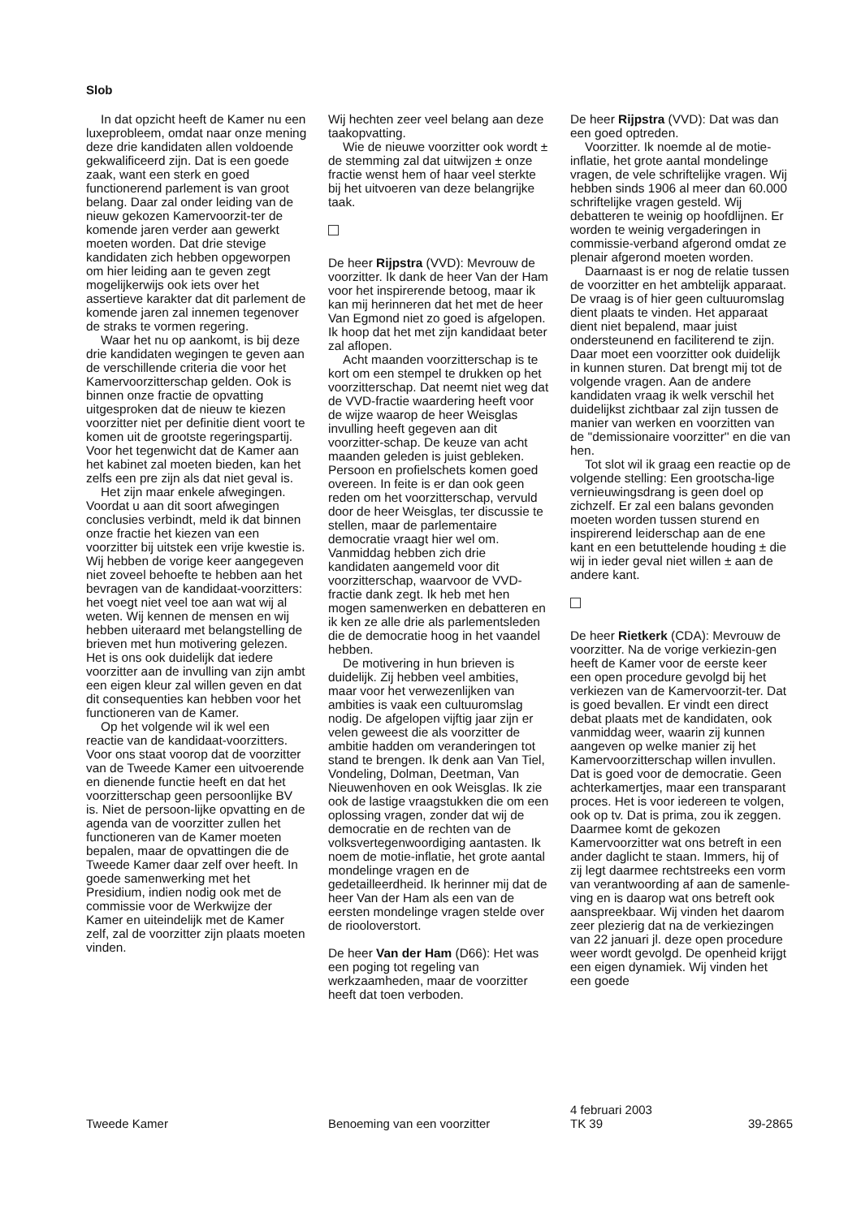Slob
In dat opzicht heeft de Kamer nu een luxeprobleem, omdat naar onze mening deze drie kandidaten allen voldoende gekwalificeerd zijn. Dat is een goede zaak, want een sterk en goed functionerend parlement is van groot belang. Daar zal onder leiding van de nieuw gekozen Kamervoorzit-ter de komende jaren verder aan gewerkt moeten worden. Dat drie stevige kandidaten zich hebben opgeworpen om hier leiding aan te geven zegt mogelijkerwijs ook iets over het assertieve karakter dat dit parlement de komende jaren zal innemen tegenover de straks te vormen regering.
Waar het nu op aankomt, is bij deze drie kandidaten wegingen te geven aan de verschillende criteria die voor het Kamervoorzitterschap gelden. Ook is binnen onze fractie de opvatting uitgesproken dat de nieuw te kiezen voorzitter niet per definitie dient voort te komen uit de grootste regeringspartij. Voor het tegenwicht dat de Kamer aan het kabinet zal moeten bieden, kan het zelfs een pre zijn als dat niet geval is.
Het zijn maar enkele afwegingen. Voordat u aan dit soort afwegingen conclusies verbindt, meld ik dat binnen onze fractie het kiezen van een voorzitter bij uitstek een vrije kwestie is. Wij hebben de vorige keer aangegeven niet zoveel behoefte te hebben aan het bevragen van de kandidaat-voorzitters: het voegt niet veel toe aan wat wij al weten. Wij kennen de mensen en wij hebben uiteraard met belangstelling de brieven met hun motivering gelezen. Het is ons ook duidelijk dat iedere voorzitter aan de invulling van zijn ambt een eigen kleur zal willen geven en dat dit consequenties kan hebben voor het functioneren van de Kamer.
Op het volgende wil ik wel een reactie van de kandidaat-voorzitters. Voor ons staat voorop dat de voorzitter van de Tweede Kamer een uitvoerende en dienende functie heeft en dat het voorzitterschap geen persoonlijke BV is. Niet de persoon-lijke opvatting en de agenda van de voorzitter zullen het functioneren van de Kamer moeten bepalen, maar de opvattingen die de Tweede Kamer daar zelf over heeft. In goede samenwerking met het Presidium, indien nodig ook met de commissie voor de Werkwijze der Kamer en uiteindelijk met de Kamer zelf, zal de voorzitter zijn plaats moeten vinden.
Wij hechten zeer veel belang aan deze taakopvatting.
Wie de nieuwe voorzitter ook wordt ± de stemming zal dat uitwijzen ± onze fractie wenst hem of haar veel sterkte bij het uitvoeren van deze belangrijke taak.
De heer Rijpstra (VVD): Mevrouw de voorzitter. Ik dank de heer Van der Ham voor het inspirerende betoog, maar ik kan mij herinneren dat het met de heer Van Egmond niet zo goed is afgelopen. Ik hoop dat het met zijn kandidaat beter zal aflopen.
Acht maanden voorzitterschap is te kort om een stempel te drukken op het voorzitterschap. Dat neemt niet weg dat de VVD-fractie waardering heeft voor de wijze waarop de heer Weisglas invulling heeft gegeven aan dit voorzitter-schap. De keuze van acht maanden geleden is juist gebleken. Persoon en profielschets komen goed overeen. In feite is er dan ook geen reden om het voorzitterschap, vervuld door de heer Weisglas, ter discussie te stellen, maar de parlementaire democratie vraagt hier wel om. Vanmiddag hebben zich drie kandidaten aangemeld voor dit voorzitterschap, waarvoor de VVD-fractie dank zegt. Ik heb met hen mogen samenwerken en debatteren en ik ken ze alle drie als parlementsleden die de democratie hoog in het vaandel hebben.
De motivering in hun brieven is duidelijk. Zij hebben veel ambities, maar voor het verwezenlijken van ambities is vaak een cultuuromslag nodig. De afgelopen vijftig jaar zijn er velen geweest die als voorzitter de ambitie hadden om veranderingen tot stand te brengen. Ik denk aan Van Tiel, Vondeling, Dolman, Deetman, Van Nieuwenhoven en ook Weisglas. Ik zie ook de lastige vraagstukken die om een oplossing vragen, zonder dat wij de democratie en de rechten van de volksvertegenwoordiging aantasten. Ik noem de motie-inflatie, het grote aantal mondelinge vragen en de gedetailleerdheid. Ik herinner mij dat de heer Van der Ham als een van de eersten mondelinge vragen stelde over de riooloverstort.
De heer Van der Ham (D66): Het was een poging tot regeling van werkzaamheden, maar de voorzitter heeft dat toen verboden.
De heer Rijpstra (VVD): Dat was dan een goed optreden.
Voorzitter. Ik noemde al de motie-inflatie, het grote aantal mondelinge vragen, de vele schriftelijke vragen. Wij hebben sinds 1906 al meer dan 60.000 schriftelijke vragen gesteld. Wij debatteren te weinig op hoofdlijnen. Er worden te weinig vergaderingen in commissie-verband afgerond omdat ze plenair afgerond moeten worden.
Daarnaast is er nog de relatie tussen de voorzitter en het ambtelijk apparaat. De vraag is of hier geen cultuuromslag dient plaats te vinden. Het apparaat dient niet bepalend, maar juist ondersteunend en faciliterend te zijn. Daar moet een voorzitter ook duidelijk in kunnen sturen. Dat brengt mij tot de volgende vragen. Aan de andere kandidaten vraag ik welk verschil het duidelijkst zichtbaar zal zijn tussen de manier van werken en voorzitten van de ''demissionaire voorzitter'' en die van hen.
Tot slot wil ik graag een reactie op de volgende stelling: Een grootscha-lige vernieuwingsdrang is geen doel op zichzelf. Er zal een balans gevonden moeten worden tussen sturend en inspirerend leiderschap aan de ene kant en een betuttelende houding ± die wij in ieder geval niet willen ± aan de andere kant.
De heer Rietkerk (CDA): Mevrouw de voorzitter. Na de vorige verkiezin-gen heeft de Kamer voor de eerste keer een open procedure gevolgd bij het verkiezen van de Kamervoorzit-ter. Dat is goed bevallen. Er vindt een direct debat plaats met de kandidaten, ook vanmiddag weer, waarin zij kunnen aangeven op welke manier zij het Kamervoorzitterschap willen invullen. Dat is goed voor de democratie. Geen achterkamertjes, maar een transparant proces. Het is voor iedereen te volgen, ook op tv. Dat is prima, zou ik zeggen. Daarmee komt de gekozen Kamervoorzitter wat ons betreft in een ander daglicht te staan. Immers, hij of zij legt daarmee rechtstreeks een vorm van verantwoording af aan de samenle-ving en is daarop wat ons betreft ook aanspreekbaar. Wij vinden het daarom zeer plezierig dat na de verkiezingen van 22 januari jl. deze open procedure weer wordt gevolgd. De openheid krijgt een eigen dynamiek. Wij vinden het een goede
Tweede Kamer Benoeming van een voorzitter
4 februari 2003
TK 39
39-2865